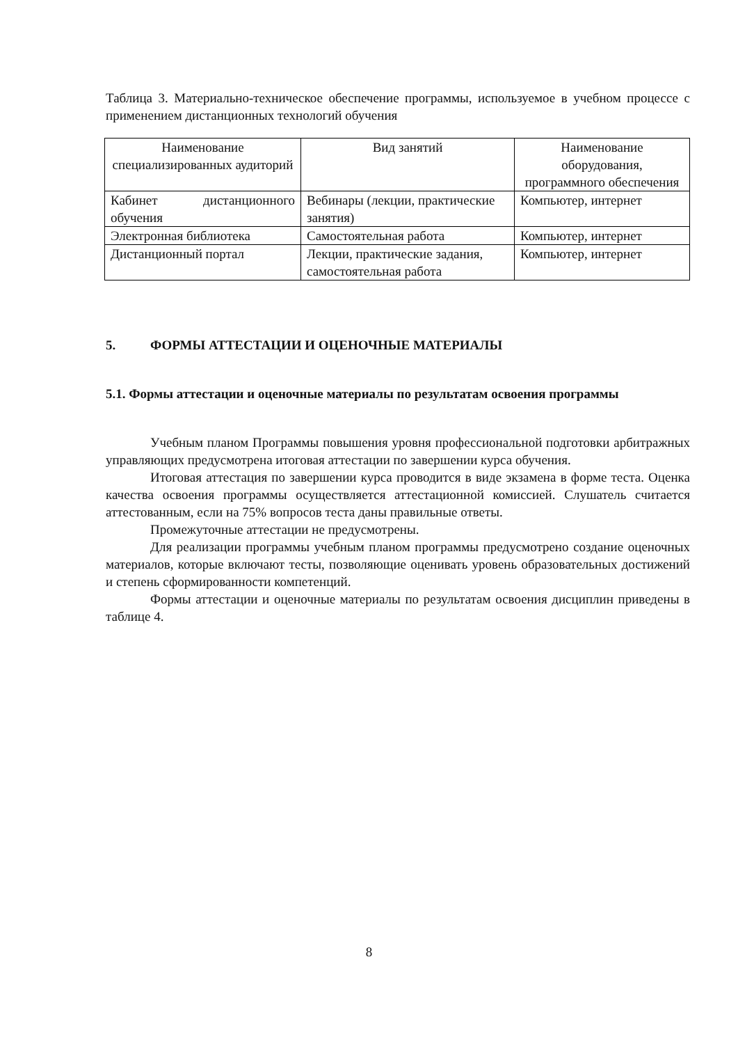Таблица 3. Материально-техническое обеспечение программы, используемое в учебном процессе с применением дистанционных технологий обучения
| Наименование специализированных аудиторий | Вид занятий | Наименование оборудования, программного обеспечения |
| --- | --- | --- |
| Кабинет дистанционного обучения | Вебинары (лекции, практические занятия) | Компьютер, интернет |
| Электронная библиотека | Самостоятельная работа | Компьютер, интернет |
| Дистанционный портал | Лекции, практические задания, самостоятельная работа | Компьютер, интернет |
5. ФОРМЫ АТТЕСТАЦИИ И ОЦЕНОЧНЫЕ МАТЕРИАЛЫ
5.1. Формы аттестации и оценочные материалы по результатам освоения программы
Учебным планом Программы повышения уровня профессиональной подготовки арбитражных управляющих предусмотрена итоговая аттестации по завершении курса обучения.
Итоговая аттестация по завершении курса проводится в виде экзамена в форме теста. Оценка качества освоения программы осуществляется аттестационной комиссией. Слушатель считается аттестованным, если на 75% вопросов теста даны правильные ответы.
Промежуточные аттестации не предусмотрены.
Для реализации программы учебным планом программы предусмотрено создание оценочных материалов, которые включают тесты, позволяющие оценивать уровень образовательных достижений и степень сформированности компетенций.
Формы аттестации и оценочные материалы по результатам освоения дисциплин приведены в таблице 4.
8